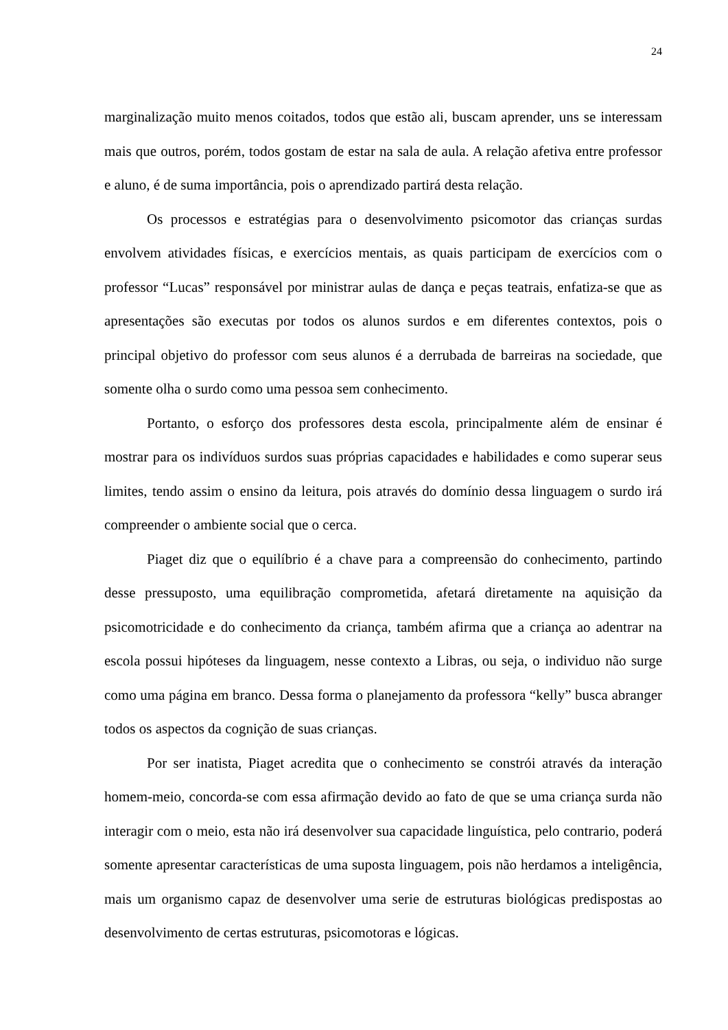24
marginalização muito menos coitados, todos que estão ali, buscam aprender, uns se interessam mais que outros, porém, todos gostam de estar na sala de aula. A relação afetiva entre professor e aluno, é de suma importância, pois o aprendizado partirá desta relação.
Os processos e estratégias para o desenvolvimento psicomotor das crianças surdas envolvem atividades físicas, e exercícios mentais, as quais participam de exercícios com o professor “Lucas” responsável por ministrar aulas de dança e peças teatrais, enfatiza-se que as apresentações são executas por todos os alunos surdos e em diferentes contextos, pois o principal objetivo do professor com seus alunos é a derrubada de barreiras na sociedade, que somente olha o surdo como uma pessoa sem conhecimento.
Portanto, o esforço dos professores desta escola, principalmente além de ensinar é mostrar para os indivíduos surdos suas próprias capacidades e habilidades e como superar seus limites, tendo assim o ensino da leitura, pois através do domínio dessa linguagem o surdo irá compreender o ambiente social que o cerca.
Piaget diz que o equilíbrio é a chave para a compreensão do conhecimento, partindo desse pressuposto, uma equilibração comprometida, afetará diretamente na aquisição da psicomotricidade e do conhecimento da criança, também afirma que a criança ao adentrar na escola possui hipóteses da linguagem, nesse contexto a Libras, ou seja, o individuo não surge como uma página em branco. Dessa forma o planejamento da professora “kelly” busca abranger todos os aspectos da cognição de suas crianças.
Por ser inatista, Piaget acredita que o conhecimento se constrói através da interação homem-meio, concorda-se com essa afirmação devido ao fato de que se uma criança surda não interagir com o meio, esta não irá desenvolver sua capacidade linguística, pelo contrario, poderá somente apresentar características de uma suposta linguagem, pois não herdamos a inteligência, mais um organismo capaz de desenvolver uma serie de estruturas biológicas predispostas ao desenvolvimento de certas estruturas, psicomotoras e lógicas.